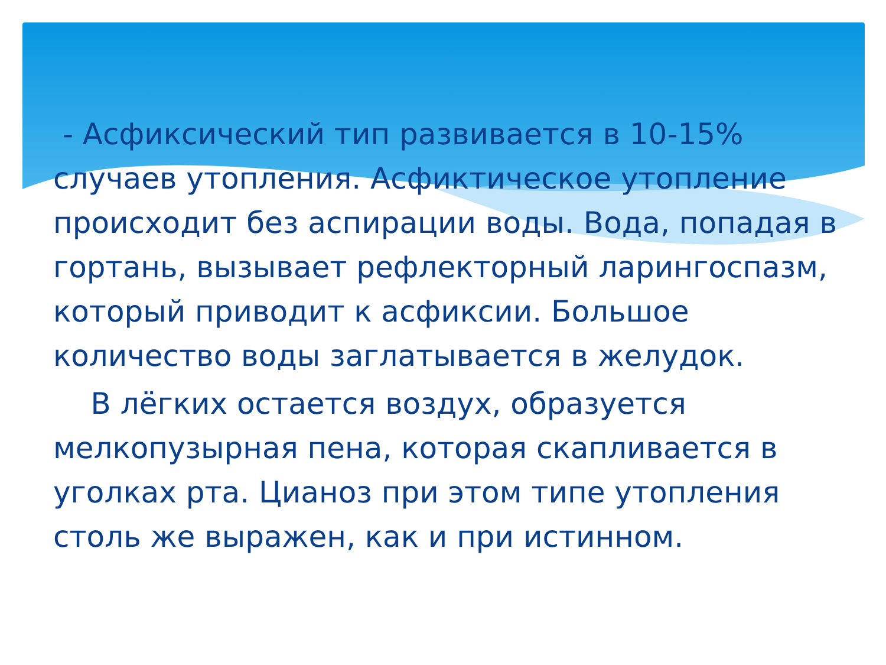- Асфиксический тип развивается в 10-15% случаев утопления. Асфиктическое утопление происходит без аспирации воды. Вода, попадая в гортань, вызывает рефлекторный ларингоспазм, который приводит к асфиксии. Большое количество воды заглатывается в желудок.
В лёгких остается воздух, образуется мелкопузырная пена, которая скапливается в уголках рта. Цианоз при этом типе утопления столь же выражен, как и при истинном.